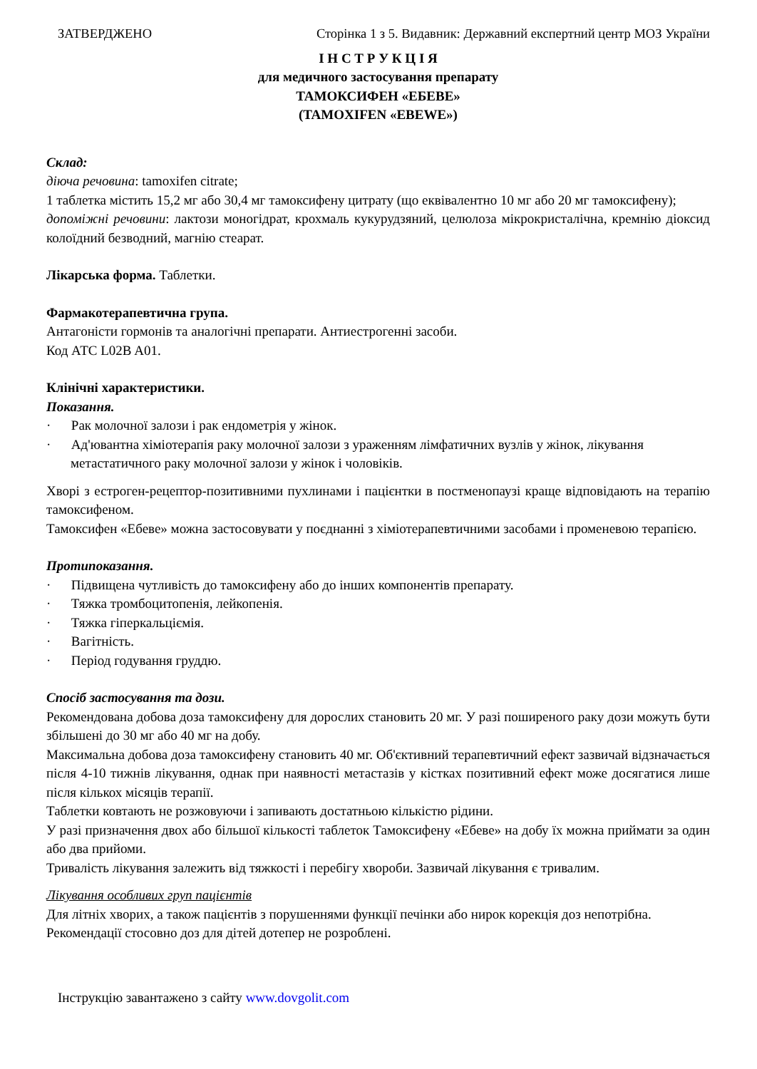ЗАТВЕРДЖЕНО Сторінка 1 з 5. Видавник: Державний експертний центр МОЗ України
І Н С Т Р У К Ц І Я
для медичного застосування препарату
ТАМОКСИФЕН «ЕБЕВЕ»
(TAMOXIFEN «EBEWE»)
Склад:
діюча речовина: tamoxifen citrate;
1 таблетка містить 15,2 мг або 30,4 мг тамоксифену цитрату (що еквівалентно 10 мг або 20 мг тамоксифену);
допоміжні речовини: лактози моногідрат, крохмаль кукурудзяний, целюлоза мікрокристалічна, кремнію діоксид колоїдний безводний, магнію стеарат.
Лікарська форма. Таблетки.
Фармакотерапевтична група.
Антагоністи гормонів та аналогічні препарати. Антиестрогенні засоби.
Код АТС L02B A01.
Клінічні характеристики.
Показання.
· Рак молочної залози і рак ендометрія у жінок.
· Ад'ювантна хіміотерапія раку молочної залози з ураженням лімфатичних вузлів у жінок, лікування метастатичного раку молочної залози у жінок і чоловіків.
Хворі з естроген-рецептор-позитивними пухлинами і пацієнтки в постменопаузі краще відповідають на терапію тамоксифеном.
Тамоксифен «Ебеве» можна застосовувати у поєднанні з хіміотерапевтичними засобами і променевою терапією.
Протипоказання.
· Підвищена чутливість до тамоксифену або до інших компонентів препарату.
· Тяжка тромбоцитопенія, лейкопенія.
· Тяжка гіперкальціємія.
· Вагітність.
· Період годування груддю.
Спосіб застосування та дози.
Рекомендована добова доза тамоксифену для дорослих становить 20 мг. У разі поширеного раку дози можуть бути збільшені до 30 мг або 40 мг на добу.
Максимальна добова доза тамоксифену становить 40 мг. Об'єктивний терапевтичний ефект зазвичай відзначається після 4-10 тижнів лікування, однак при наявності метастазів у кістках позитивний ефект може досягатися лише після кількох місяців терапії.
Таблетки ковтають не розжовуючи і запивають достатньою кількістю рідини.
У разі призначення двох або більшої кількості таблеток Тамоксифену «Ебеве» на добу їх можна приймати за один або два прийоми.
Тривалість лікування залежить від тяжкості і перебігу хвороби. Зазвичай лікування є тривалим.
Лікування особливих груп пацієнтів
Для літніх хворих, а також пацієнтів з порушеннями функції печінки або нирок корекція доз непотрібна.
Рекомендації стосовно доз для дітей дотепер не розроблені.
Інструкцію завантажено з сайту www.dovgolit.com